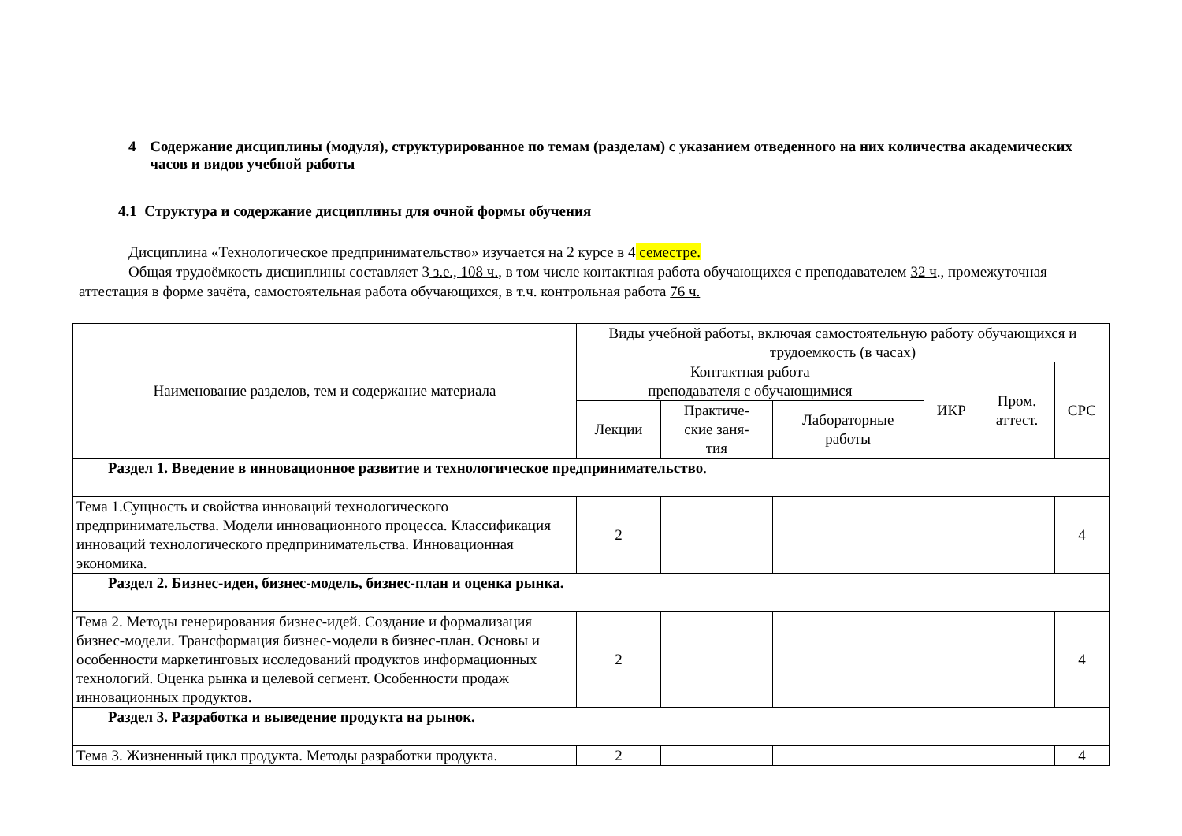4 Содержание дисциплины (модуля), структурированное по темам (разделам) с указанием отведенного на них количества академических часов и видов учебной работы
4.1 Структура и содержание дисциплины для очной формы обучения
Дисциплина «Технологическое предпринимательство» изучается на 2 курсе в 4 семестре.
Общая трудоёмкость дисциплины составляет 3 з.е., 108 ч., в том числе контактная работа обучающихся с преподавателем 32 ч., промежуточная аттестация в форме зачёта, самостоятельная работа обучающихся, в т.ч. контрольная работа 76 ч.
| Наименование разделов, тем и содержание материала | Виды учебной работы, включая самостоятельную работу обучающихся и трудоемкость (в часах) | | | | | |
| --- | --- | --- | --- | --- | --- | --- |
| | Контактная работа преподавателя с обучающимися | | | ИКР | Пром. аттест. | СРС |
| | Лекции | Практиче- ские заня- тия | Лабораторные работы | | | |
| Раздел 1. Введение в инновационное развитие и технологическое предпринимательство . | | | | | | |
| Тема 1.Сущность и свойства инноваций технологического предпринимательства. Модели инновационного процесса. Классификация инноваций технологического предпринимательства. Инновационная экономика. | 2 | | | | | 4 |
| Раздел 2. Бизнес-идея, бизнес-модель, бизнес-план и оценка рынка. | | | | | | |
| Тема 2. Методы генерирования бизнес-идей. Создание и формализация бизнес-модели. Трансформация бизнес-модели в бизнес-план. Основы и особенности маркетинговых исследований продуктов информационных технологий. Оценка рынка и целевой сегмент. Особенности продаж инновационных продуктов. | 2 | | | | | 4 |
| Раздел 3. Разработка и выведение продукта на рынок. | | | | | | |
| Тема 3. Жизненный цикл продукта. Методы разработки продукта. | 2 | | | | | 4 |